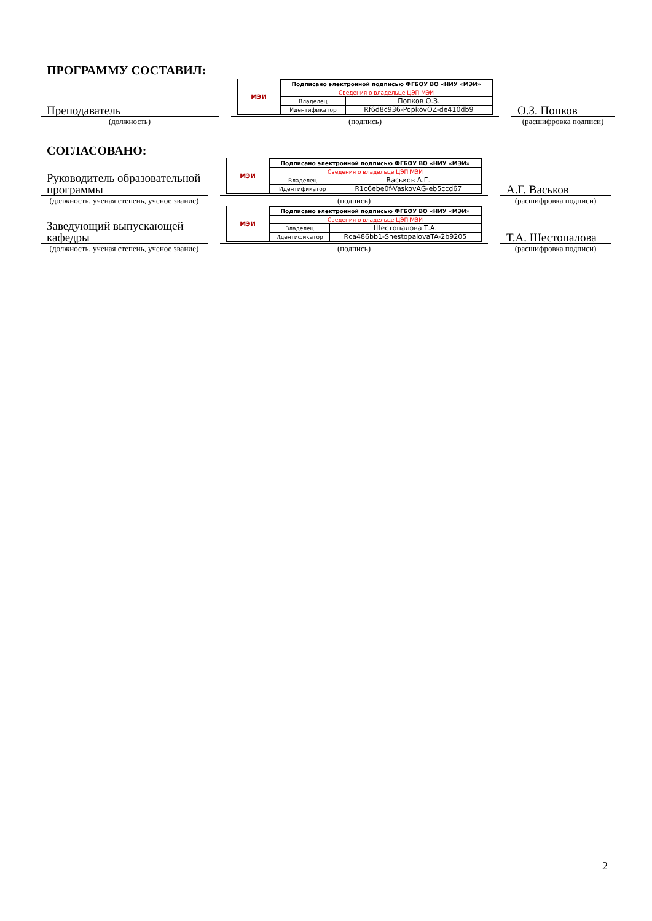ПРОГРАММУ СОСТАВИЛ:
Преподаватель
МЭИ
| Подписано электронной подписью ФГБОУ ВО «НИУ «МЭИ» | |
| Сведения о владельце ЦЭП МЭИ | |
| Владелец | Попков О.З. |
| Идентификатор | Rf6d8c936-PopkovOZ-de410db9 |
О.З. Попков
(должность)
(подпись)
(расшифровка подписи)
СОГЛАСОВАНО:
Руководитель образовательной программы
МЭИ
| Подписано электронной подписью ФГБОУ ВО «НИУ «МЭИ» | |
| Сведения о владельце ЦЭП МЭИ | |
| Владелец | Васьков А.Г. |
| Идентификатор | R1c6ebe0f-VaskovAG-eb5ccd67 |
А.Г. Васьков
(должность, ученая степень, ученое звание)
(подпись)
(расшифровка подписи)
Заведующий выпускающей кафедры
МЭИ
| Подписано электронной подписью ФГБОУ ВО «НИУ «МЭИ» | |
| Сведения о владельце ЦЭП МЭИ | |
| Владелец | Шестопалова Т.А. |
| Идентификатор | Rca486bb1-ShestopalovaTA-2b9205 |
Т.А. Шестопалова
(должность, ученая степень, ученое звание)
(подпись)
(расшифровка подписи)
2